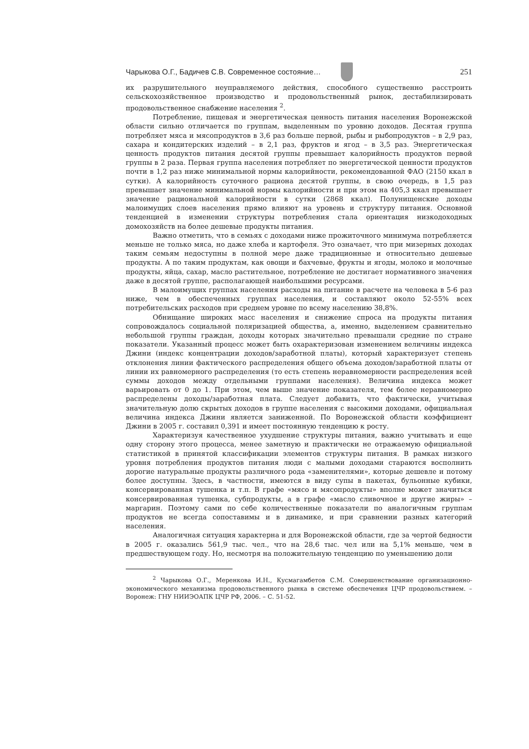Чарыкова О.Г., Бадичев С.В. Современное состояние… 251
их разрушительного неуправляемого действия, способного существенно расстроить сельскохозяйственное производство и продовольственный рынок, дестабилизировать продовольственное снабжение населения <sup>2</sup>.
Потребление, пищевая и энергетическая ценность питания населения Воронежской области сильно отличается по группам, выделенным по уровню доходов. Десятая группа потребляет мяса и мясопродуктов в 3,6 раз больше первой, рыбы и рыбопродуктов – в 2,9 раз, сахара и кондитерских изделий – в 2,1 раз, фруктов и ягод – в 3,5 раз. Энергетическая ценность продуктов питания десятой группы превышает калорийность продуктов первой группы в 2 раза. Первая группа населения потребляет по энергетической ценности продуктов почти в 1,2 раз ниже минимальной нормы калорийности, рекомендованной ФАО (2150 ккал в сутки). А калорийность суточного рациона десятой группы, в свою очередь, в 1,5 раз превышает значение минимальной нормы калорийности и при этом на 405,3 ккал превышает значение рациональной калорийности в сутки (2868 ккал). Полунищенские доходы малоимущих слоев населения прямо влияют на уровень и структуру питания. Основной тенденцией в изменении структуры потребления стала ориентация низкодоходных домохозяйств на более дешевые продукты питания.
Важно отметить, что в семьях с доходами ниже прожиточного минимума потребляется меньше не только мяса, но даже хлеба и картофеля. Это означает, что при мизерных доходах таким семьям недоступны в полной мере даже традиционные и относительно дешевые продукты. А по таким продуктам, как овощи и бахчевые, фрукты и ягоды, молоко и молочные продукты, яйца, сахар, масло растительное, потребление не достигает нормативного значения даже в десятой группе, располагающей наибольшими ресурсами.
В малоимущих группах населения расходы на питание в расчете на человека в 5-6 раз ниже, чем в обеспеченных группах населения, и составляют около 52-55% всех потребительских расходов при среднем уровне по всему населению 38,8%.
Обнищание широких масс населения и снижение спроса на продукты питания сопровождалось социальной поляризацией общества, а, именно, выделением сравнительно небольшой группы граждан, доходы которых значительно превышали средние по стране показатели. Указанный процесс может быть охарактеризован изменением величины индекса Джини (индекс концентрации доходов/заработной платы), который характеризует степень отклонения линии фактического распределения общего объема доходов/заработной платы от линии их равномерного распределения (то есть степень неравномерности распределения всей суммы доходов между отдельными группами населения). Величина индекса может варьировать от 0 до 1. При этом, чем выше значение показателя, тем более неравномерно распределены доходы/заработная плата. Следует добавить, что фактически, учитывая значительную долю скрытых доходов в группе населения с высокими доходами, официальная величина индекса Джини является заниженной. По Воронежской области коэффициент Джини в 2005 г. составил 0,391 и имеет постоянную тенденцию к росту.
Характеризуя качественное ухудшение структуры питания, важно учитывать и еще одну сторону этого процесса, менее заметную и практически не отражаемую официальной статистикой в принятой классификации элементов структуры питания. В рамках низкого уровня потребления продуктов питания люди с малыми доходами стараются восполнить дорогие натуральные продукты различного рода «заменителями», которые дешевле и потому более доступны. Здесь, в частности, имеются в виду супы в пакетах, бульонные кубики, консервированная тушенка и т.п. В графе «мясо и мясопродукты» вполне может значиться консервированная тушенка, субпродукты, а в графе «масло сливочное и другие жиры» – маргарин. Поэтому сами по себе количественные показатели по аналогичным группам продуктов не всегда сопоставимы и в динамике, и при сравнении разных категорий населения.
Аналогичная ситуация характерна и для Воронежской области, где за чертой бедности в 2005 г. оказались 561,9 тыс. чел., что на 28,6 тыс. чел или на 5,1% меньше, чем в предшествующем году. Но, несмотря на положительную тенденцию по уменьшению доли
<sup>2</sup> Чарыкова О.Г., Меренкова И.Н., Кусмагамбетов С.М. Совершенствование организационно-экономического механизма продовольственного рынка в системе обеспечения ЦЧР продовольствием. – Воронеж: ГНУ НИИЭОАПК ЦЧР РФ, 2006. – С. 51-52.